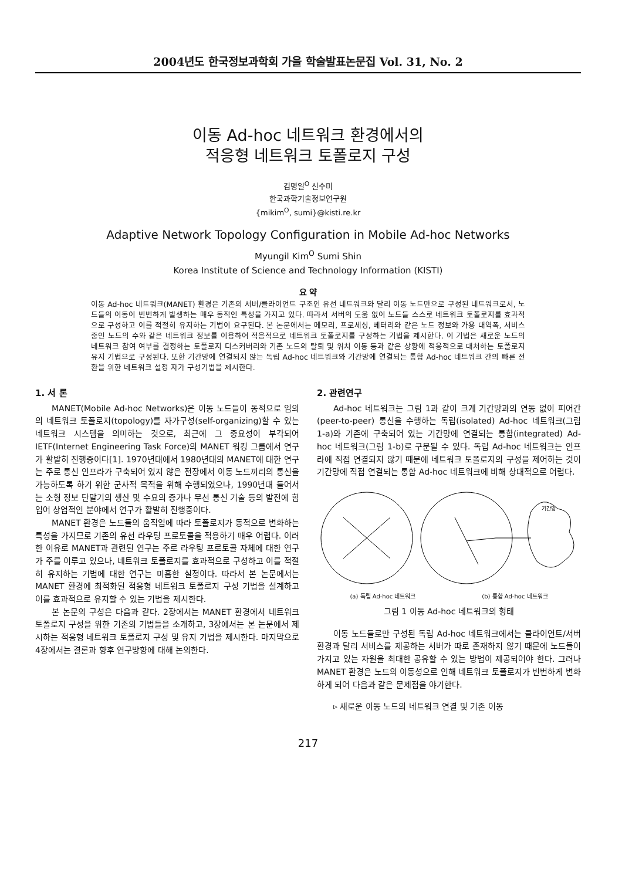2004년도 한국정보과학회 가을 학술발표논문집 Vol. 31, No. 2
이동 Ad-hoc 네트워크 환경에서의
적응형 네트워크 토폴로지 구성
김명일<sup>O</sup> 신수미
한국과학기술정보연구원
{mikim<sup>O</sup>, sumi}@kisti.re.kr
Adaptive Network Topology Configuration in Mobile Ad-hoc Networks
Myungil Kim<sup>O</sup> Sumi Shin
Korea Institute of Science and Technology Information (KISTI)
요 약
이동 Ad-hoc 네트워크(MANET) 환경은 기존의 서버/클라이언트 구조인 유선 네트워크와 달리 이동 노드만으로 구성된 네트워크로서, 노드들의 이동이 빈번하게 발생하는 매우 동적인 특성을 가지고 있다. 따라서 서버의 도움 없이 노드들 스스로 네트워크 토폴로지를 효과적으로 구성하고 이를 적절히 유지하는 기법이 요구된다. 본 논문에서는 메모리, 프로세싱, 베터리와 같은 노드 정보와 가용 대역폭, 서비스중인 노드의 수와 같은 네트워크 정보를 이용하여 적응적으로 네트워크 토폴로지를 구성하는 기법을 제시한다. 이 기법은 새로운 노드의 네트워크 참여 여부를 결정하는 토폴로지 디스커버리와 기존 노드의 탈퇴 및 위치 이동 등과 같은 상황에 적응적으로 대처하는 토폴로지 유지 기법으로 구성된다. 또한 기간망에 연결되지 않는 독립 Ad-hoc 네트워크와 기간망에 연결되는 통합 Ad-hoc 네트워크 간의 빠른 전환을 위한 네트워크 설정 자가 구성기법을 제시한다.
1. 서 론
MANET(Mobile Ad-hoc Networks)은 이동 노드들이 동적으로 임의의 네트워크 토폴로지(topology)를 자가구성(self-organizing)할 수 있는 네트워크 시스템을 의미하는 것으로, 최근에 그 중요성이 부각되어 IETF(Internet Engineering Task Force)의 MANET 워킹 그룹에서 연구가 활발히 진행중이다[1]. 1970년대에서 1980년대의 MANET에 대한 연구는 주로 통신 인프라가 구축되어 있지 않은 전장에서 이동 노드끼리의 통신을 가능하도록 하기 위한 군사적 목적을 위해 수행되었으나, 1990년대 들어서는 소형 정보 단말기의 생산 및 수요의 증가나 무선 통신 기술 등의 발전에 힘입어 상업적인 분야에서 연구가 활발히 진행중이다.
MANET 환경은 노드들의 움직임에 따라 토폴로지가 동적으로 변화하는 특성을 가지므로 기존의 유선 라우팅 프로토콜을 적용하기 매우 어렵다. 이러한 이유로 MANET과 관련된 연구는 주로 라우팅 프로토콜 자체에 대한 연구가 주를 이루고 있으나, 네트워크 토폴로지를 효과적으로 구성하고 이를 적절히 유지하는 기법에 대한 연구는 미흡한 실정이다. 따라서 본 논문에서는 MANET 환경에 최적화된 적응형 네트워크 토폴로지 구성 기법을 설계하고 이를 효과적으로 유지할 수 있는 기법을 제시한다.
본 논문의 구성은 다음과 같다. 2장에서는 MANET 환경에서 네트워크 토폴로지 구성을 위한 기존의 기법들을 소개하고, 3장에서는 본 논문에서 제시하는 적응형 네트워크 토폴로지 구성 및 유지 기법을 제시한다. 마지막으로 4장에서는 결론과 향후 연구방향에 대해 논의한다.
2. 관련연구
Ad-hoc 네트워크는 그림 1과 같이 크게 기간망과의 연동 없이 피어간(peer-to-peer) 통신을 수행하는 독립(isolated) Ad-hoc 네트워크(그림 1-a)와 기존에 구축되어 있는 기간망에 연결되는 통합(integrated) Ad-hoc 네트워크(그림 1-b)로 구분될 수 있다. 독립 Ad-hoc 네트워크는 인프라에 직접 연결되지 않기 때문에 네트워크 토폴로지의 구성을 제어하는 것이 기간망에 직접 연결되는 통합 Ad-hoc 네트워크에 비해 상대적으로 어렵다.
기간망
(a) 독립 Ad-hoc 네트워크 (b) 통합 Ad-hoc 네트워크
그림 1 이동 Ad-hoc 네트워크의 형태
이동 노드들로만 구성된 독립 Ad-hoc 네트워크에서는 클라이언트/서버 환경과 달리 서비스를 제공하는 서버가 따로 존재하지 않기 때문에 노드들이 가지고 있는 자원을 최대한 공유할 수 있는 방법이 제공되어야 한다. 그러나 MANET 환경은 노드의 이동성으로 인해 네트워크 토폴로지가 빈번하게 변화하게 되어 다음과 같은 문제점을 야기한다.
▹ 새로운 이동 노드의 네트워크 연결 및 기존 이동
217